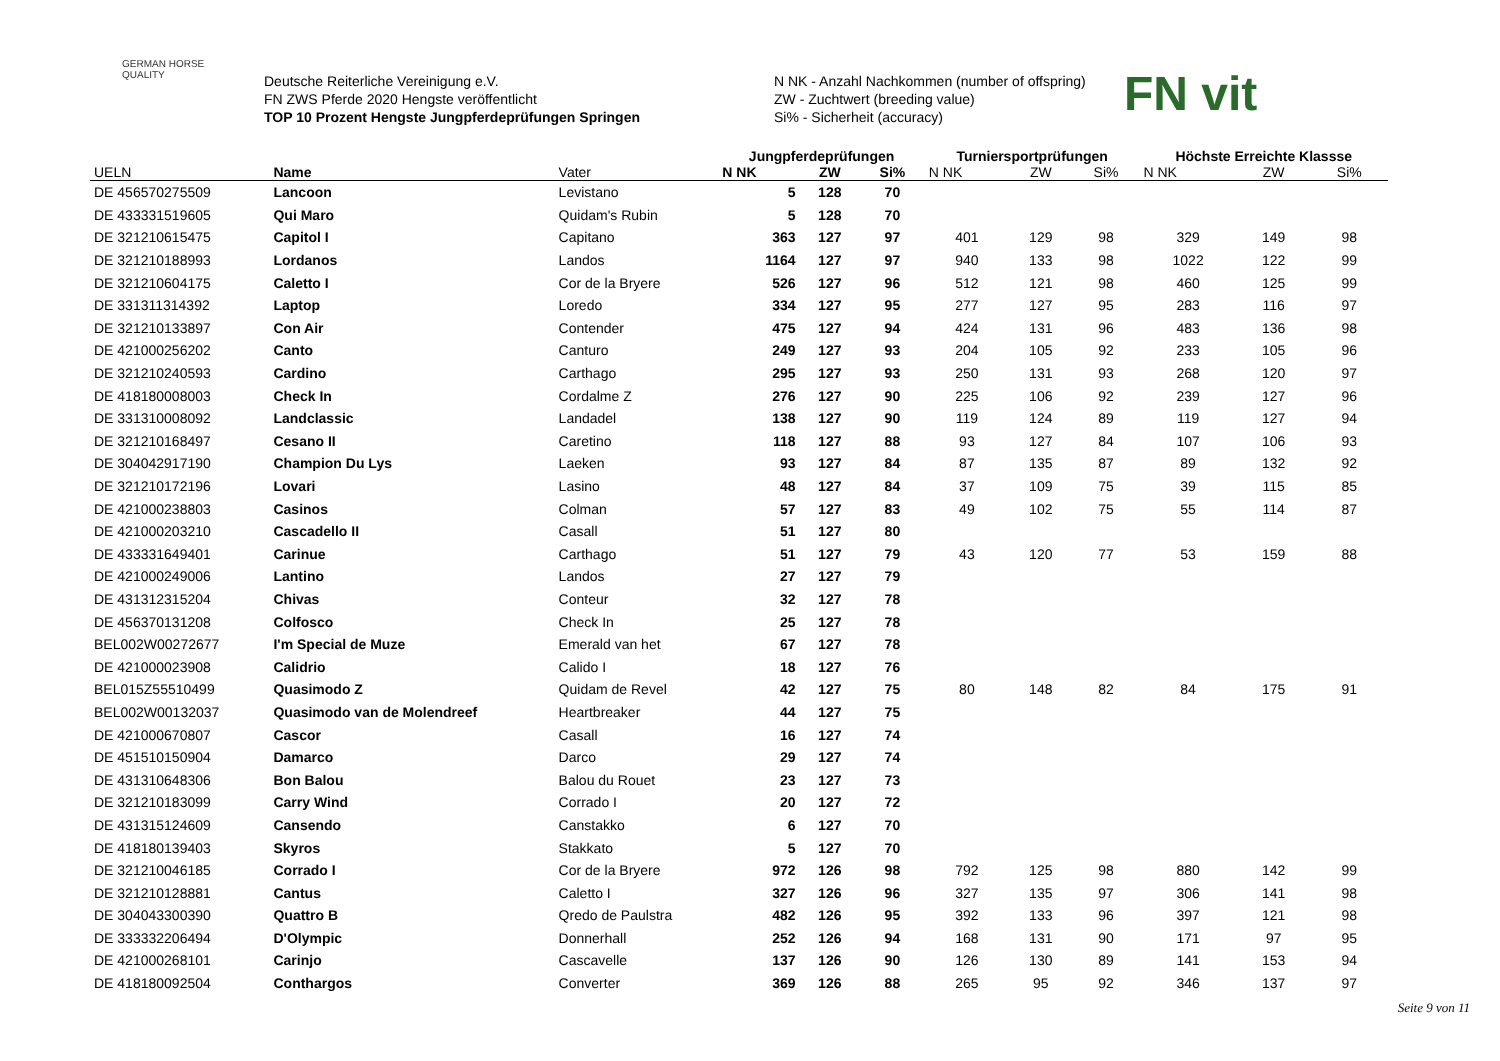GERMAN HORSE QUALITY
Deutsche Reiterliche Vereinigung e.V.
FN ZWS Pferde 2020 Hengste veröffentlicht
TOP 10 Prozent Hengste Jungpferdeprüfungen Springen
N NK - Anzahl Nachkommen (number of offspring)
ZW - Zuchtwert (breeding value)
Si% - Sicherheit (accuracy)
FN vit
| | | | Jungpferdeprüfungen | | | Turniersportprüfungen | | | Höchste Erreichte Klassse | | |
| --- | --- | --- | --- | --- | --- | --- | --- | --- | --- | --- | --- |
| UELN | Name | Vater | N NK | ZW | Si% | N NK | ZW | Si% | N NK | ZW | Si% |
| DE 456570275509 | Lancoon | Levistano | 5 | 128 | 70 | | | | | | |
| DE 433331519605 | Qui Maro | Quidam's Rubin | 5 | 128 | 70 | | | | | | |
| DE 321210615475 | Capitol I | Capitano | 363 | 127 | 97 | 401 | 129 | 98 | 329 | 149 | 98 |
| DE 321210188993 | Lordanos | Landos | 1164 | 127 | 97 | 940 | 133 | 98 | 1022 | 122 | 99 |
| DE 321210604175 | Caletto I | Cor de la Bryere | 526 | 127 | 96 | 512 | 121 | 98 | 460 | 125 | 99 |
| DE 331311314392 | Laptop | Loredo | 334 | 127 | 95 | 277 | 127 | 95 | 283 | 116 | 97 |
| DE 321210133897 | Con Air | Contender | 475 | 127 | 94 | 424 | 131 | 96 | 483 | 136 | 98 |
| DE 421000256202 | Canto | Canturo | 249 | 127 | 93 | 204 | 105 | 92 | 233 | 105 | 96 |
| DE 321210240593 | Cardino | Carthago | 295 | 127 | 93 | 250 | 131 | 93 | 268 | 120 | 97 |
| DE 418180008003 | Check In | Cordalme Z | 276 | 127 | 90 | 225 | 106 | 92 | 239 | 127 | 96 |
| DE 331310008092 | Landclassic | Landadel | 138 | 127 | 90 | 119 | 124 | 89 | 119 | 127 | 94 |
| DE 321210168497 | Cesano II | Caretino | 118 | 127 | 88 | 93 | 127 | 84 | 107 | 106 | 93 |
| DE 304042917190 | Champion Du Lys | Laeken | 93 | 127 | 84 | 87 | 135 | 87 | 89 | 132 | 92 |
| DE 321210172196 | Lovari | Lasino | 48 | 127 | 84 | 37 | 109 | 75 | 39 | 115 | 85 |
| DE 421000238803 | Casinos | Colman | 57 | 127 | 83 | 49 | 102 | 75 | 55 | 114 | 87 |
| DE 421000203210 | Cascadello II | Casall | 51 | 127 | 80 | | | | | | |
| DE 433331649401 | Carinue | Carthago | 51 | 127 | 79 | 43 | 120 | 77 | 53 | 159 | 88 |
| DE 421000249006 | Lantino | Landos | 27 | 127 | 79 | | | | | | |
| DE 431312315204 | Chivas | Conteur | 32 | 127 | 78 | | | | | | |
| DE 456370131208 | Colfosco | Check In | 25 | 127 | 78 | | | | | | |
| BEL002W00272677 | I'm Special de Muze | Emerald van het | 67 | 127 | 78 | | | | | | |
| DE 421000023908 | Calidrio | Calido I | 18 | 127 | 76 | | | | | | |
| BEL015Z55510499 | Quasimodo Z | Quidam de Revel | 42 | 127 | 75 | 80 | 148 | 82 | 84 | 175 | 91 |
| BEL002W00132037 | Quasimodo van de Molendreef | Heartbreaker | 44 | 127 | 75 | | | | | | |
| DE 421000670807 | Cascor | Casall | 16 | 127 | 74 | | | | | | |
| DE 451510150904 | Damarco | Darco | 29 | 127 | 74 | | | | | | |
| DE 431310648306 | Bon Balou | Balou du Rouet | 23 | 127 | 73 | | | | | | |
| DE 321210183099 | Carry Wind | Corrado I | 20 | 127 | 72 | | | | | | |
| DE 431315124609 | Cansendo | Canstakko | 6 | 127 | 70 | | | | | | |
| DE 418180139403 | Skyros | Stakkato | 5 | 127 | 70 | | | | | | |
| DE 321210046185 | Corrado I | Cor de la Bryere | 972 | 126 | 98 | 792 | 125 | 98 | 880 | 142 | 99 |
| DE 321210128881 | Cantus | Caletto I | 327 | 126 | 96 | 327 | 135 | 97 | 306 | 141 | 98 |
| DE 304043300390 | Quattro B | Qredo de Paulstra | 482 | 126 | 95 | 392 | 133 | 96 | 397 | 121 | 98 |
| DE 333332206494 | D'Olympic | Donnerhall | 252 | 126 | 94 | 168 | 131 | 90 | 171 | 97 | 95 |
| DE 421000268101 | Carinjo | Cascavelle | 137 | 126 | 90 | 126 | 130 | 89 | 141 | 153 | 94 |
| DE 418180092504 | Conthargos | Converter | 369 | 126 | 88 | 265 | 95 | 92 | 346 | 137 | 97 |
Seite 9 von 11